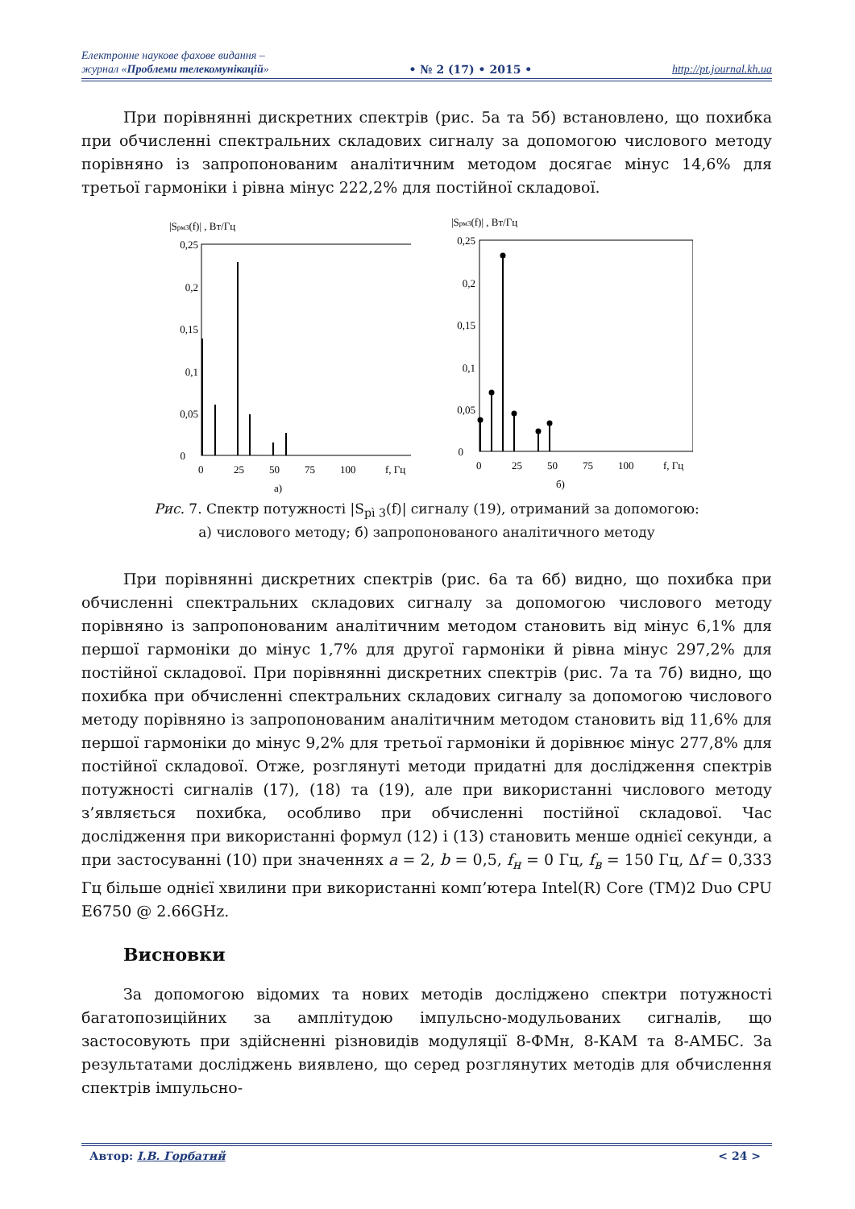Електронне наукове фахове видання –
журнал «Проблеми телекомунікацій»
• № 2 (17) • 2015 • http://pt.journal.kh.ua
При порівнянні дискретних спектрів (рис. 5а та 5б) встановлено, що похибка при обчисленні спектральних складових сигналу за допомогою числового методу порівняно із запропонованим аналітичним методом досягає мінус 14,6% для третьої гармоніки і рівна мінус 222,2% для постійної складової.
|Sрм3(f)| , Вт/Гц
0,25
0,2
0,15
0,1
0,05
0
0
25
50
75
100
f, Гц
а)
|Sрм3(f)| , Вт/Гц
0,25
0,2
0,15
0,1
0,05
0
0
25
50
75
100
f, Гц
б)
Рис. 7. Спектр потужності |S<sub>pì 3</sub>(f)| сигналу (19), отриманий за допомогою:
а) числового методу; б) запропонованого аналітичного методу
При порівнянні дискретних спектрів (рис. 6а та 6б) видно, що похибка при обчисленні спектральних складових сигналу за допомогою числового методу порівняно із запропонованим аналітичним методом становить від мінус 6,1% для першої гармоніки до мінус 1,7% для другої гармоніки й рівна мінус 297,2% для постійної складової. При порівнянні дискретних спектрів (рис. 7а та 7б) видно, що похибка при обчисленні спектральних складових сигналу за допомогою числового методу порівняно із запропонованим аналітичним методом становить від 11,6% для першої гармоніки до мінус 9,2% для третьої гармоніки й дорівнює мінус 277,8% для постійної складової. Отже, розглянуті методи придатні для дослідження спектрів потужності сигналів (17), (18) та (19), але при використанні числового методу з’являється похибка, особливо при обчисленні постійної складової. Час дослідження при використанні формул (12) і (13) становить менше однієї секунди, а при застосуванні (10) при значеннях a = 2, b = 0,5, f<sub>н</sub> = 0 Гц, f<sub>в</sub> = 150 Гц, Δf = 0,333 Гц більше однієї хвилини при використанні комп’ютера Intel(R) Core (TM)2 Duo CPU E6750 @ 2.66GHz.
Висновки
За допомогою відомих та нових методів досліджено спектри потужності багатопозиційних за амплітудою імпульсно-модульованих сигналів, що застосовують при здійсненні різновидів модуляції 8-ФМн, 8-КАМ та 8-АМБС. За результатами досліджень виявлено, що серед розглянутих методів для обчислення спектрів імпульсно-
Автор: І.В. Горбатий < 24 >